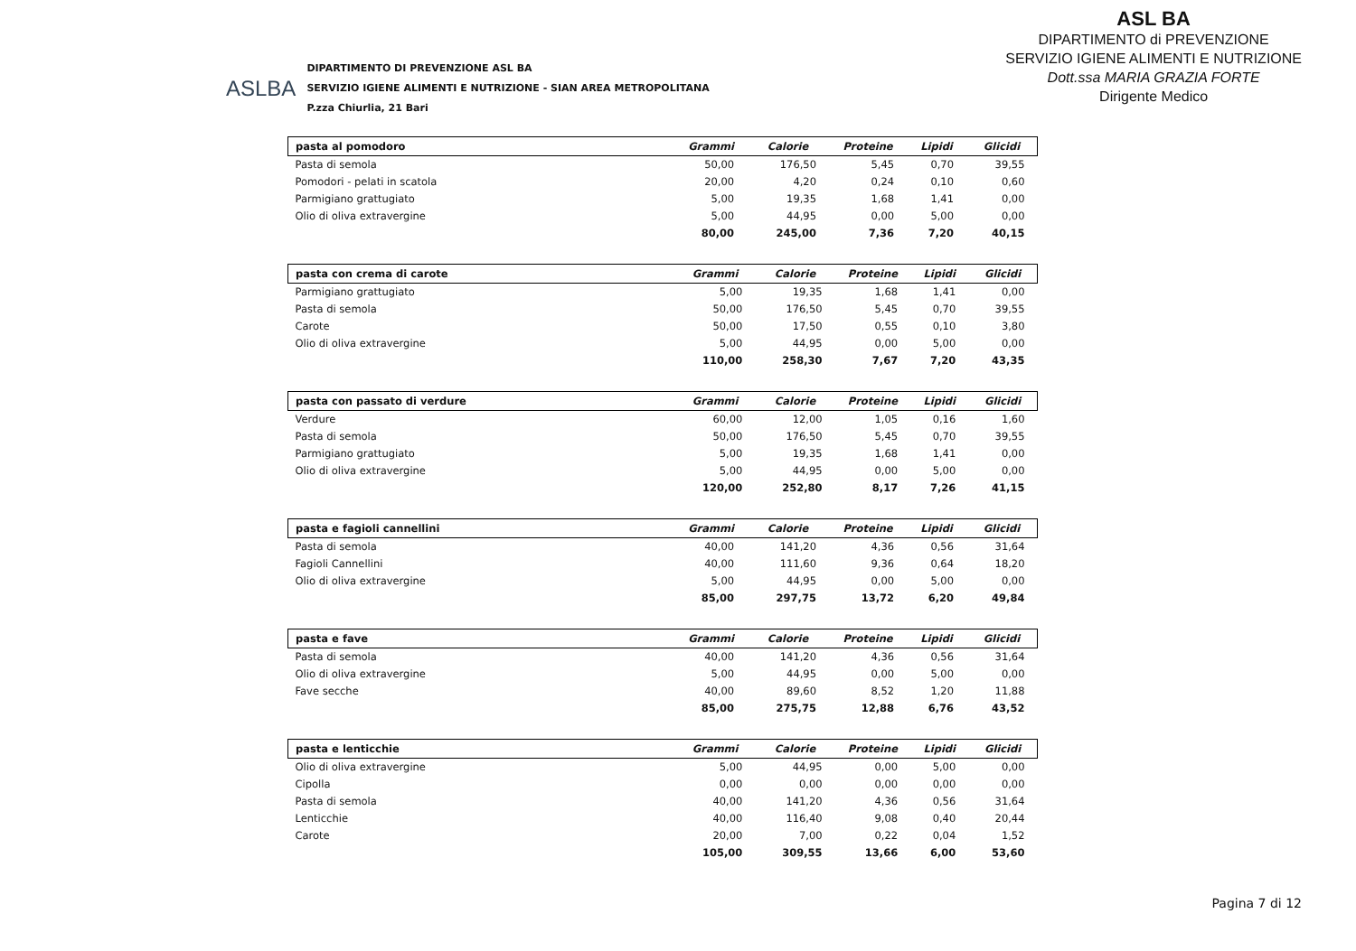ASLBA
DIPARTIMENTO DI PREVENZIONE ASL BA
SERVIZIO IGIENE ALIMENTI E NUTRIZIONE - SIAN AREA METROPOLITANA
P.zza Chiurlia, 21 Bari
ASL BA
DIPARTIMENTO di PREVENZIONE
SERVIZIO IGIENE ALIMENTI E NUTRIZIONE
Dott.ssa MARIA GRAZIA FORTE
Dirigente Medico
| pasta al pomodoro | Grammi | Calorie | Proteine | Lipidi | Glicidi |
| --- | --- | --- | --- | --- | --- |
| Pasta di semola | 50,00 | 176,50 | 5,45 | 0,70 | 39,55 |
| Pomodori - pelati in scatola | 20,00 | 4,20 | 0,24 | 0,10 | 0,60 |
| Parmigiano grattugiato | 5,00 | 19,35 | 1,68 | 1,41 | 0,00 |
| Olio di oliva extravergine | 5,00 | 44,95 | 0,00 | 5,00 | 0,00 |
| | 80,00 | 245,00 | 7,36 | 7,20 | 40,15 |
| pasta con crema di carote | Grammi | Calorie | Proteine | Lipidi | Glicidi |
| --- | --- | --- | --- | --- | --- |
| Parmigiano grattugiato | 5,00 | 19,35 | 1,68 | 1,41 | 0,00 |
| Pasta di semola | 50,00 | 176,50 | 5,45 | 0,70 | 39,55 |
| Carote | 50,00 | 17,50 | 0,55 | 0,10 | 3,80 |
| Olio di oliva extravergine | 5,00 | 44,95 | 0,00 | 5,00 | 0,00 |
| | 110,00 | 258,30 | 7,67 | 7,20 | 43,35 |
| pasta con passato di verdure | Grammi | Calorie | Proteine | Lipidi | Glicidi |
| --- | --- | --- | --- | --- | --- |
| Verdure | 60,00 | 12,00 | 1,05 | 0,16 | 1,60 |
| Pasta di semola | 50,00 | 176,50 | 5,45 | 0,70 | 39,55 |
| Parmigiano grattugiato | 5,00 | 19,35 | 1,68 | 1,41 | 0,00 |
| Olio di oliva extravergine | 5,00 | 44,95 | 0,00 | 5,00 | 0,00 |
| | 120,00 | 252,80 | 8,17 | 7,26 | 41,15 |
| pasta e fagioli cannellini | Grammi | Calorie | Proteine | Lipidi | Glicidi |
| --- | --- | --- | --- | --- | --- |
| Pasta di semola | 40,00 | 141,20 | 4,36 | 0,56 | 31,64 |
| Fagioli Cannellini | 40,00 | 111,60 | 9,36 | 0,64 | 18,20 |
| Olio di oliva extravergine | 5,00 | 44,95 | 0,00 | 5,00 | 0,00 |
| | 85,00 | 297,75 | 13,72 | 6,20 | 49,84 |
| pasta e fave | Grammi | Calorie | Proteine | Lipidi | Glicidi |
| --- | --- | --- | --- | --- | --- |
| Pasta di semola | 40,00 | 141,20 | 4,36 | 0,56 | 31,64 |
| Olio di oliva extravergine | 5,00 | 44,95 | 0,00 | 5,00 | 0,00 |
| Fave secche | 40,00 | 89,60 | 8,52 | 1,20 | 11,88 |
| | 85,00 | 275,75 | 12,88 | 6,76 | 43,52 |
| pasta e lenticchie | Grammi | Calorie | Proteine | Lipidi | Glicidi |
| --- | --- | --- | --- | --- | --- |
| Olio di oliva extravergine | 5,00 | 44,95 | 0,00 | 5,00 | 0,00 |
| Cipolla | 0,00 | 0,00 | 0,00 | 0,00 | 0,00 |
| Pasta di semola | 40,00 | 141,20 | 4,36 | 0,56 | 31,64 |
| Lenticchie | 40,00 | 116,40 | 9,08 | 0,40 | 20,44 |
| Carote | 20,00 | 7,00 | 0,22 | 0,04 | 1,52 |
| | 105,00 | 309,55 | 13,66 | 6,00 | 53,60 |
Pagina 7 di 12